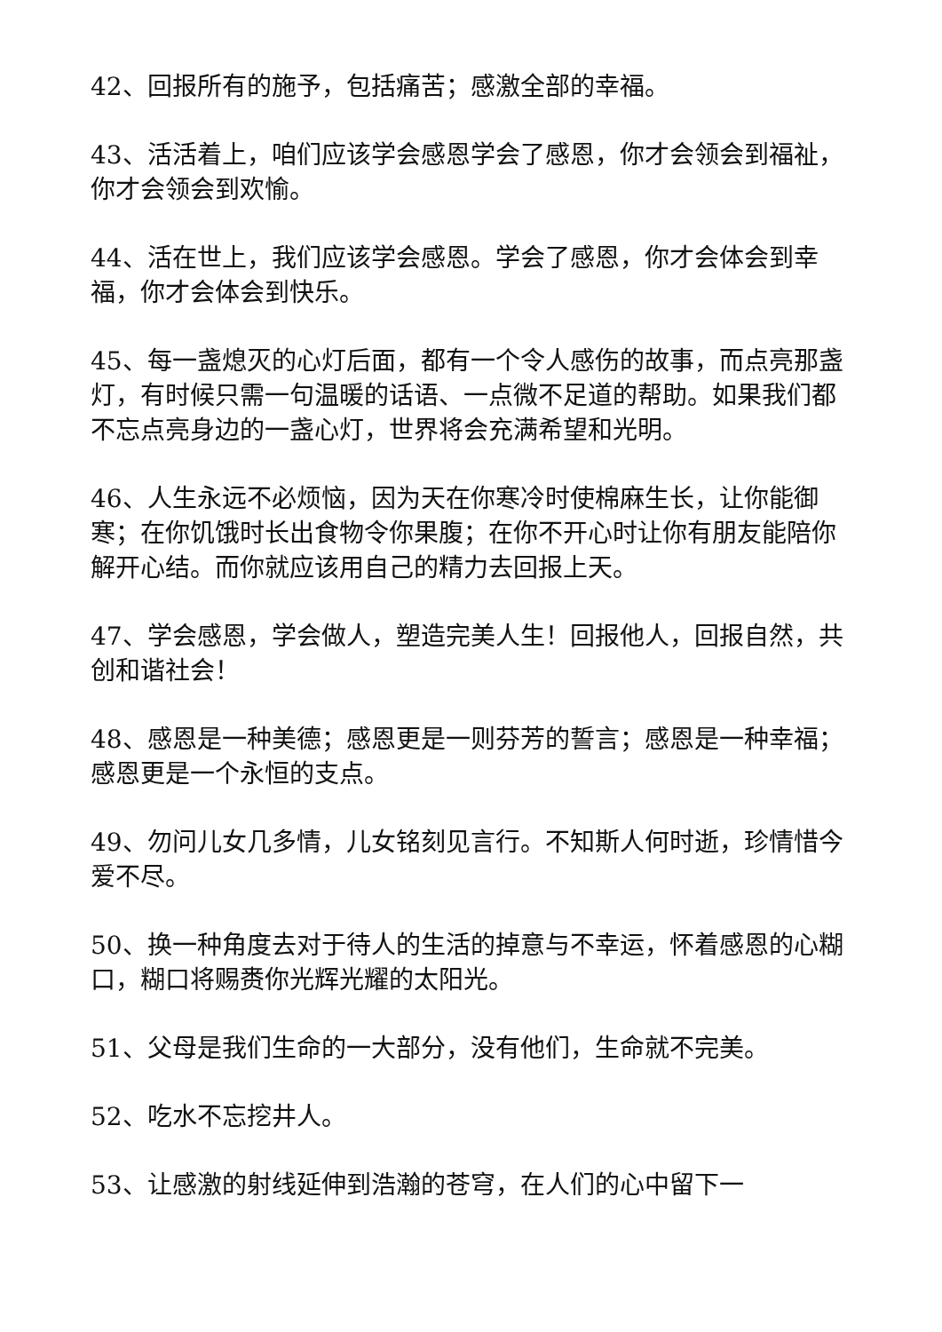42、回报所有的施予，包括痛苦；感激全部的幸福。
43、活活着上，咱们应该学会感恩学会了感恩，你才会领会到福祉，你才会领会到欢愉。
44、活在世上，我们应该学会感恩。学会了感恩，你才会体会到幸福，你才会体会到快乐。
45、每一盏熄灭的心灯后面，都有一个令人感伤的故事，而点亮那盏灯，有时候只需一句温暖的话语、一点微不足道的帮助。如果我们都不忘点亮身边的一盏心灯，世界将会充满希望和光明。
46、人生永远不必烦恼，因为天在你寒冷时使棉麻生长，让你能御寒；在你饥饿时长出食物令你果腹；在你不开心时让你有朋友能陪你解开心结。而你就应该用自己的精力去回报上天。
47、学会感恩，学会做人，塑造完美人生！回报他人，回报自然，共创和谐社会！
48、感恩是一种美德；感恩更是一则芬芳的誓言；感恩是一种幸福；感恩更是一个永恒的支点。
49、勿问儿女几多情，儿女铭刻见言行。不知斯人何时逝，珍情惜今爱不尽。
50、换一种角度去对于待人的生活的掉意与不幸运，怀着感恩的心糊口，糊口将赐赉你光辉光耀的太阳光。
51、父母是我们生命的一大部分，没有他们，生命就不完美。
52、吃水不忘挖井人。
53、让感激的射线延伸到浩瀚的苍穹，在人们的心中留下一